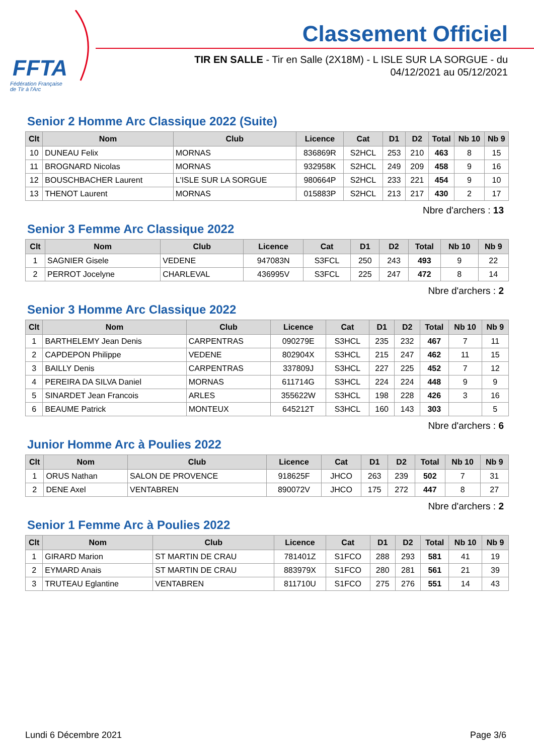FFTA
Fédération Française
de Tir à l'Arc
Classement Officiel
TIR EN SALLE - Tir en Salle (2X18M) - L ISLE SUR LA SORGUE - du
04/12/2021 au 05/12/2021
Senior 2 Homme Arc Classique 2022 (Suite)
| Clt | Nom | Club | Licence | Cat | D1 | D2 | Total | Nb 10 | Nb 9 |
| --- | --- | --- | --- | --- | --- | --- | --- | --- | --- |
| 10 | DUNEAU Felix | MORNAS | 836869R | S2HCL | 253 | 210 | 463 | 8 | 15 |
| 11 | BROGNARD Nicolas | MORNAS | 932958K | S2HCL | 249 | 209 | 458 | 9 | 16 |
| 12 | BOUSCHBACHER Laurent | L'ISLE SUR LA SORGUE | 980664P | S2HCL | 233 | 221 | 454 | 9 | 10 |
| 13 | THENOT Laurent | MORNAS | 015883P | S2HCL | 213 | 217 | 430 | 2 | 17 |
Nbre d'archers : 13
Senior 3 Femme Arc Classique 2022
| Clt | Nom | Club | Licence | Cat | D1 | D2 | Total | Nb 10 | Nb 9 |
| --- | --- | --- | --- | --- | --- | --- | --- | --- | --- |
| 1 | SAGNIER Gisele | VEDENE | 947083N | S3FCL | 250 | 243 | 493 | 9 | 22 |
| 2 | PERROT Jocelyne | CHARLEVAL | 436995V | S3FCL | 225 | 247 | 472 | 8 | 14 |
Nbre d'archers : 2
Senior 3 Homme Arc Classique 2022
| Clt | Nom | Club | Licence | Cat | D1 | D2 | Total | Nb 10 | Nb 9 |
| --- | --- | --- | --- | --- | --- | --- | --- | --- | --- |
| 1 | BARTHELEMY Jean Denis | CARPENTRAS | 090279E | S3HCL | 235 | 232 | 467 | 7 | 11 |
| 2 | CAPDEPON Philippe | VEDENE | 802904X | S3HCL | 215 | 247 | 462 | 11 | 15 |
| 3 | BAILLY Denis | CARPENTRAS | 337809J | S3HCL | 227 | 225 | 452 | 7 | 12 |
| 4 | PEREIRA DA SILVA Daniel | MORNAS | 611714G | S3HCL | 224 | 224 | 448 | 9 | 9 |
| 5 | SINARDET Jean Francois | ARLES | 355622W | S3HCL | 198 | 228 | 426 | 3 | 16 |
| 6 | BEAUME Patrick | MONTEUX | 645212T | S3HCL | 160 | 143 | 303 | | 5 |
Nbre d'archers : 6
Junior Homme Arc à Poulies 2022
| Clt | Nom | Club | Licence | Cat | D1 | D2 | Total | Nb 10 | Nb 9 |
| --- | --- | --- | --- | --- | --- | --- | --- | --- | --- |
| 1 | ORUS Nathan | SALON DE PROVENCE | 918625F | JHCO | 263 | 239 | 502 | 7 | 31 |
| 2 | DENE Axel | VENTABREN | 890072V | JHCO | 175 | 272 | 447 | 8 | 27 |
Nbre d'archers : 2
Senior 1 Femme Arc à Poulies 2022
| Clt | Nom | Club | Licence | Cat | D1 | D2 | Total | Nb 10 | Nb 9 |
| --- | --- | --- | --- | --- | --- | --- | --- | --- | --- |
| 1 | GIRARD Marion | ST MARTIN DE CRAU | 781401Z | S1FCO | 288 | 293 | 581 | 41 | 19 |
| 2 | EYMARD Anais | ST MARTIN DE CRAU | 883979X | S1FCO | 280 | 281 | 561 | 21 | 39 |
| 3 | TRUTEAU Eglantine | VENTABREN | 811710U | S1FCO | 275 | 276 | 551 | 14 | 43 |
Lundi 6 Décembre 2021 Page 3/6